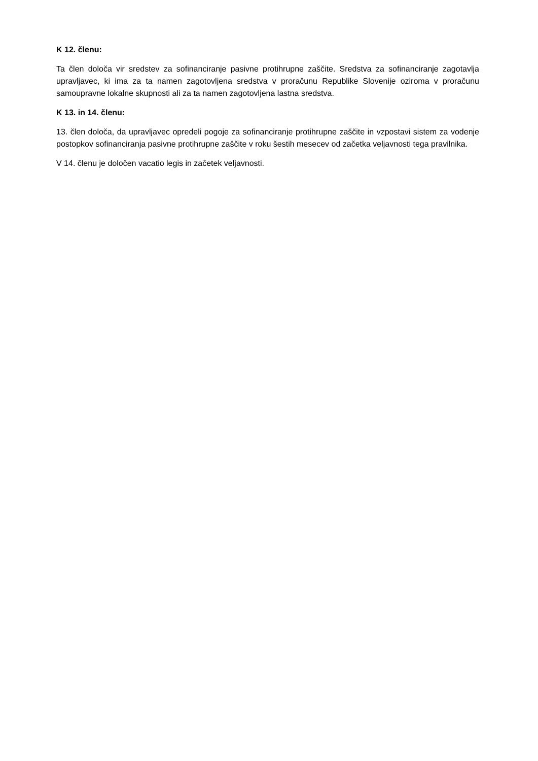K 12. členu:
Ta člen določa vir sredstev za sofinanciranje pasivne protihrupne zaščite. Sredstva za sofinanciranje zagotavlja upravljavec, ki ima za ta namen zagotovljena sredstva v proračunu Republike Slovenije oziroma v proračunu samoupravne lokalne skupnosti ali za ta namen zagotovljena lastna sredstva.
K 13. in 14. členu:
13. člen določa, da upravljavec opredeli pogoje za sofinanciranje protihrupne zaščite in vzpostavi sistem za vodenje postopkov sofinanciranja pasivne protihrupne zaščite v roku šestih mesecev od začetka veljavnosti tega pravilnika.
V 14. členu je določen vacatio legis in začetek veljavnosti.